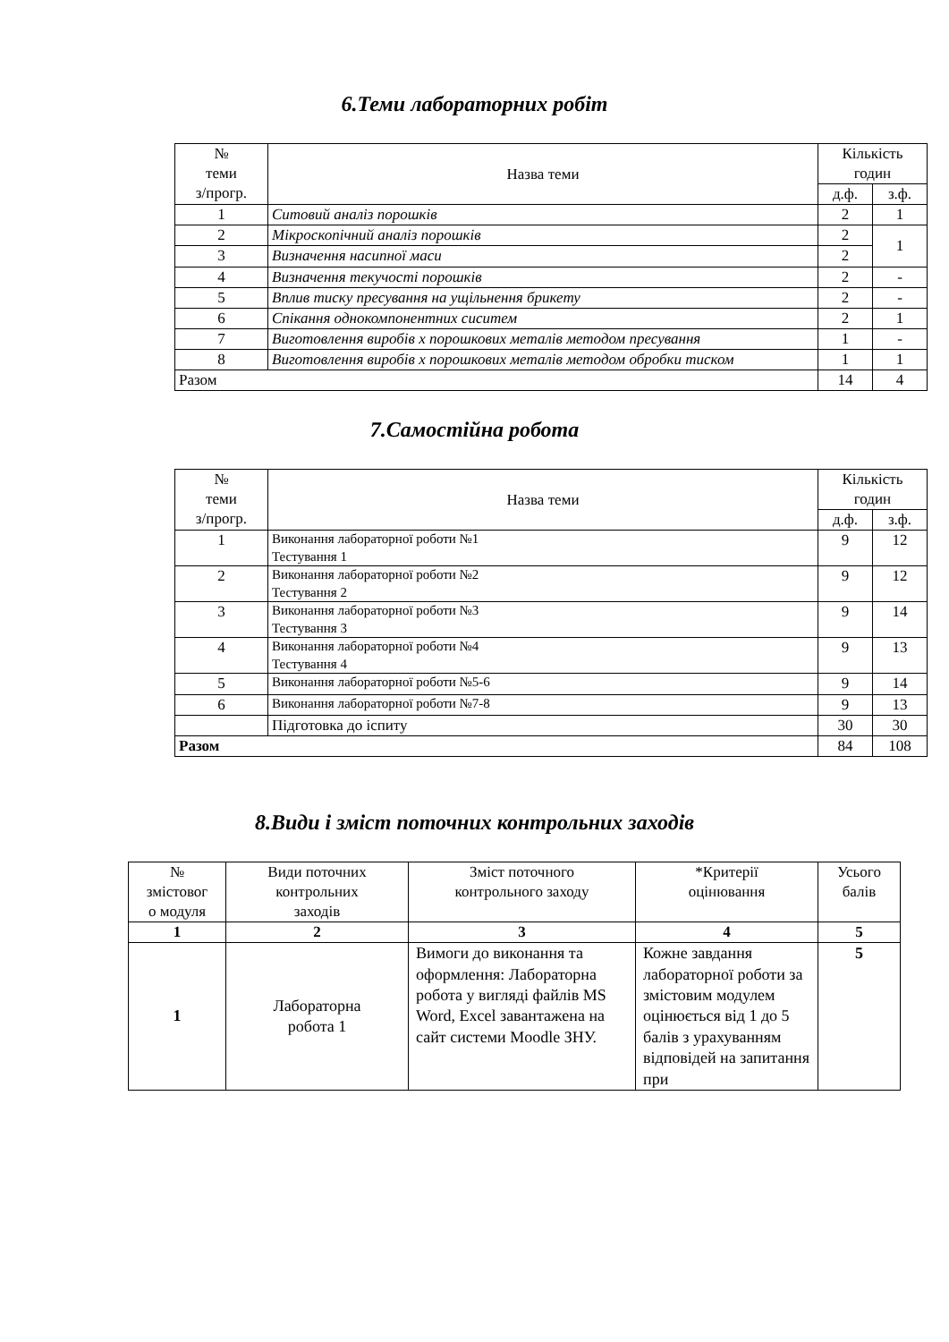6.Теми лабораторних робіт
| № теми з/прогр. | Назва теми | Кількість годин | |
| --- | --- | --- | --- |
| | | д.ф. | з.ф. |
| 1 | Ситовий аналіз порошків | 2 | 1 |
| 2 | Мікроскопічний аналіз порошків | 2 | 1 |
| 3 | Визначення насипної маси | 2 | |
| 4 | Визначення текучості порошків | 2 | - |
| 5 | Вплив тиску пресування на ущільнення брикету | 2 | - |
| 6 | Спікання однокомпонентних сиситем | 2 | 1 |
| 7 | Виготовлення виробів х порошкових металів методом пресування | 1 | - |
| 8 | Виготовлення виробів х порошкових металів методом обробки тиском | 1 | 1 |
| Разом | | 14 | 4 |
7.Самостійна робота
| № теми з/прогр. | Назва теми | Кількість годин | |
| --- | --- | --- | --- |
| | | д.ф. | з.ф. |
| 1 | Виконання лабораторної роботи №1 Тестування 1 | 9 | 12 |
| 2 | Виконання лабораторної роботи №2 Тестування 2 | 9 | 12 |
| 3 | Виконання лабораторної роботи №3 Тестування 3 | 9 | 14 |
| 4 | Виконання лабораторної роботи №4 Тестування 4 | 9 | 13 |
| 5 | Виконання лабораторної роботи №5-6 | 9 | 14 |
| 6 | Виконання лабораторної роботи №7-8 | 9 | 13 |
| | Підготовка до іспиту | 30 | 30 |
| Разом | | 84 | 108 |
8.Види і зміст поточних контрольних заходів
| № змістовог о модуля | Види поточних контрольних заходів | Зміст поточного контрольного заходу | *Критерії оцінювання | Усього балів |
| --- | --- | --- | --- | --- |
| 1 | 2 | 3 | 4 | 5 |
| 1 | Лабораторна робота 1 | Вимоги до виконання та оформлення: Лабораторна робота у вигляді файлів MS Word, Excel завантажена на сайт системи Moodle ЗНУ. | Кожне завдання лабораторної роботи за змістовим модулем оцінюється від 1 до 5 балів з урахуванням відповідей на запитання при | 5 |